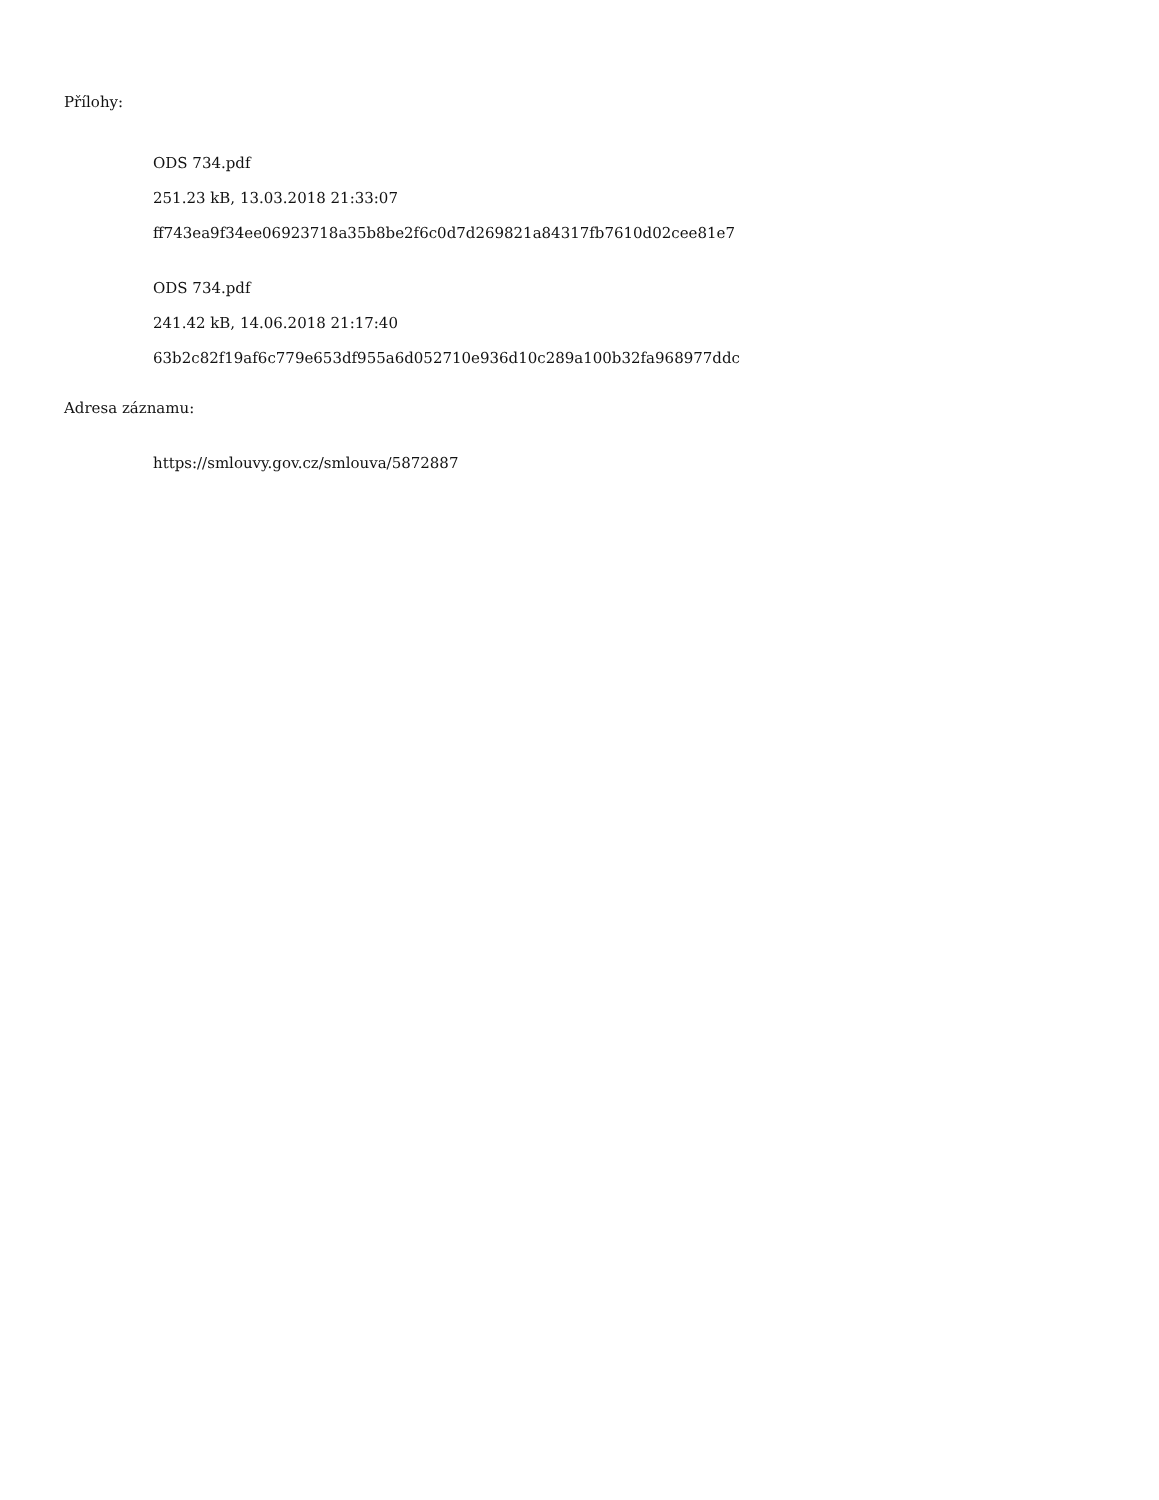Přílohy:
ODS 734.pdf
251.23 kB, 13.03.2018 21:33:07
ff743ea9f34ee06923718a35b8be2f6c0d7d269821a84317fb7610d02cee81e7
ODS 734.pdf
241.42 kB, 14.06.2018 21:17:40
63b2c82f19af6c779e653df955a6d052710e936d10c289a100b32fa968977ddc
Adresa záznamu:
https://smlouvy.gov.cz/smlouva/5872887